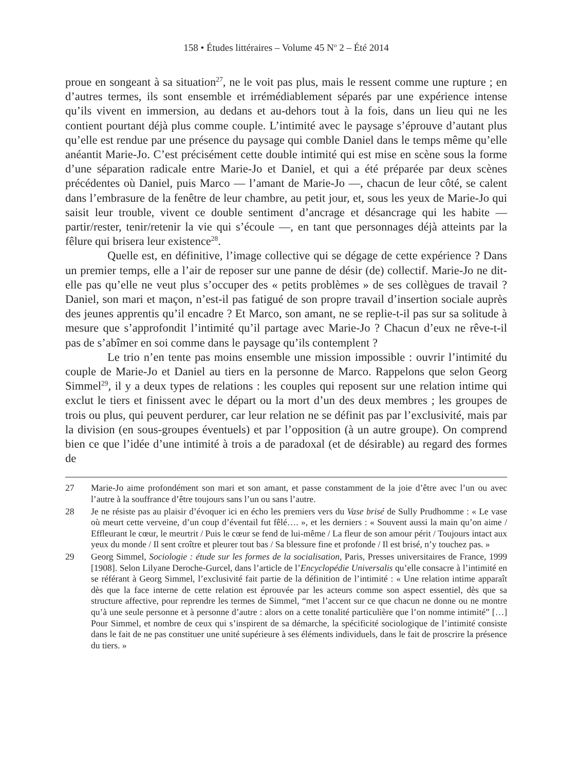158 • Études littéraires – Volume 45 N<sup>o</sup> 2 – Été 2014
proue en songeant à sa situation<sup>27</sup>, ne le voit pas plus, mais le ressent comme une rupture ; en d’autres termes, ils sont ensemble et irrémédiablement séparés par une expérience intense qu’ils vivent en immersion, au dedans et au-dehors tout à la fois, dans un lieu qui ne les contient pourtant déjà plus comme couple. L’intimité avec le paysage s’éprouve d’autant plus qu’elle est rendue par une présence du paysage qui comble Daniel dans le temps même qu’elle anéantit Marie-Jo. C’est précisément cette double intimité qui est mise en scène sous la forme d’une séparation radicale entre Marie-Jo et Daniel, et qui a été préparée par deux scènes précédentes où Daniel, puis Marco — l’amant de Marie-Jo —, chacun de leur côté, se calent dans l’embrasure de la fenêtre de leur chambre, au petit jour, et, sous les yeux de Marie-Jo qui saisit leur trouble, vivent ce double sentiment d’ancrage et désancrage qui les habite — partir/rester, tenir/retenir la vie qui s’écoule —, en tant que personnages déjà atteints par la fêlure qui brisera leur existence<sup>28</sup>.
Quelle est, en définitive, l’image collective qui se dégage de cette expérience ? Dans un premier temps, elle a l’air de reposer sur une panne de désir (de) collectif. Marie-Jo ne dit-elle pas qu’elle ne veut plus s’occuper des « petits problèmes » de ses collègues de travail ? Daniel, son mari et maçon, n’est-il pas fatigué de son propre travail d’insertion sociale auprès des jeunes apprentis qu’il encadre ? Et Marco, son amant, ne se replie-t-il pas sur sa solitude à mesure que s’approfondit l’intimité qu’il partage avec Marie-Jo ? Chacun d’eux ne rêve-t-il pas de s’abîmer en soi comme dans le paysage qu’ils contemplent ?
Le trio n’en tente pas moins ensemble une mission impossible : ouvrir l’intimité du couple de Marie-Jo et Daniel au tiers en la personne de Marco. Rappelons que selon Georg Simmel<sup>29</sup>, il y a deux types de relations : les couples qui reposent sur une relation intime qui exclut le tiers et finissent avec le départ ou la mort d’un des deux membres ; les groupes de trois ou plus, qui peuvent perdurer, car leur relation ne se définit pas par l’exclusivité, mais par la division (en sous-groupes éventuels) et par l’opposition (à un autre groupe). On comprend bien ce que l’idée d’une intimité à trois a de paradoxal (et de désirable) au regard des formes de
27 Marie-Jo aime profondément son mari et son amant, et passe constamment de la joie d’être avec l’un ou avec l’autre à la souffrance d’être toujours sans l’un ou sans l’autre.
28 Je ne résiste pas au plaisir d’évoquer ici en écho les premiers vers du Vase brisé de Sully Prudhomme : « Le vase où meurt cette verveine, d’un coup d’éventail fut fêlé…. », et les derniers : « Souvent aussi la main qu’on aime / Effleurant le cœur, le meurtrit / Puis le cœur se fend de lui-même / La fleur de son amour périt / Toujours intact aux yeux du monde / Il sent croître et pleurer tout bas / Sa blessure fine et profonde / Il est brisé, n’y touchez pas. »
29 Georg Simmel, Sociologie : étude sur les formes de la socialisation, Paris, Presses universitaires de France, 1999 [1908]. Selon Lilyane Deroche-Gurcel, dans l’article de l’Encyclopédie Universalis qu’elle consacre à l’intimité en se référant à Georg Simmel, l’exclusivité fait partie de la définition de l’intimité : « Une relation intime apparaît dès que la face interne de cette relation est éprouvée par les acteurs comme son aspect essentiel, dès que sa structure affective, pour reprendre les termes de Simmel, “met l’accent sur ce que chacun ne donne ou ne montre qu’à une seule personne et à personne d’autre : alors on a cette tonalité particulière que l’on nomme intimité” […] Pour Simmel, et nombre de ceux qui s’inspirent de sa démarche, la spécificité sociologique de l’intimité consiste dans le fait de ne pas constituer une unité supérieure à ses éléments individuels, dans le fait de proscrire la présence du tiers. »